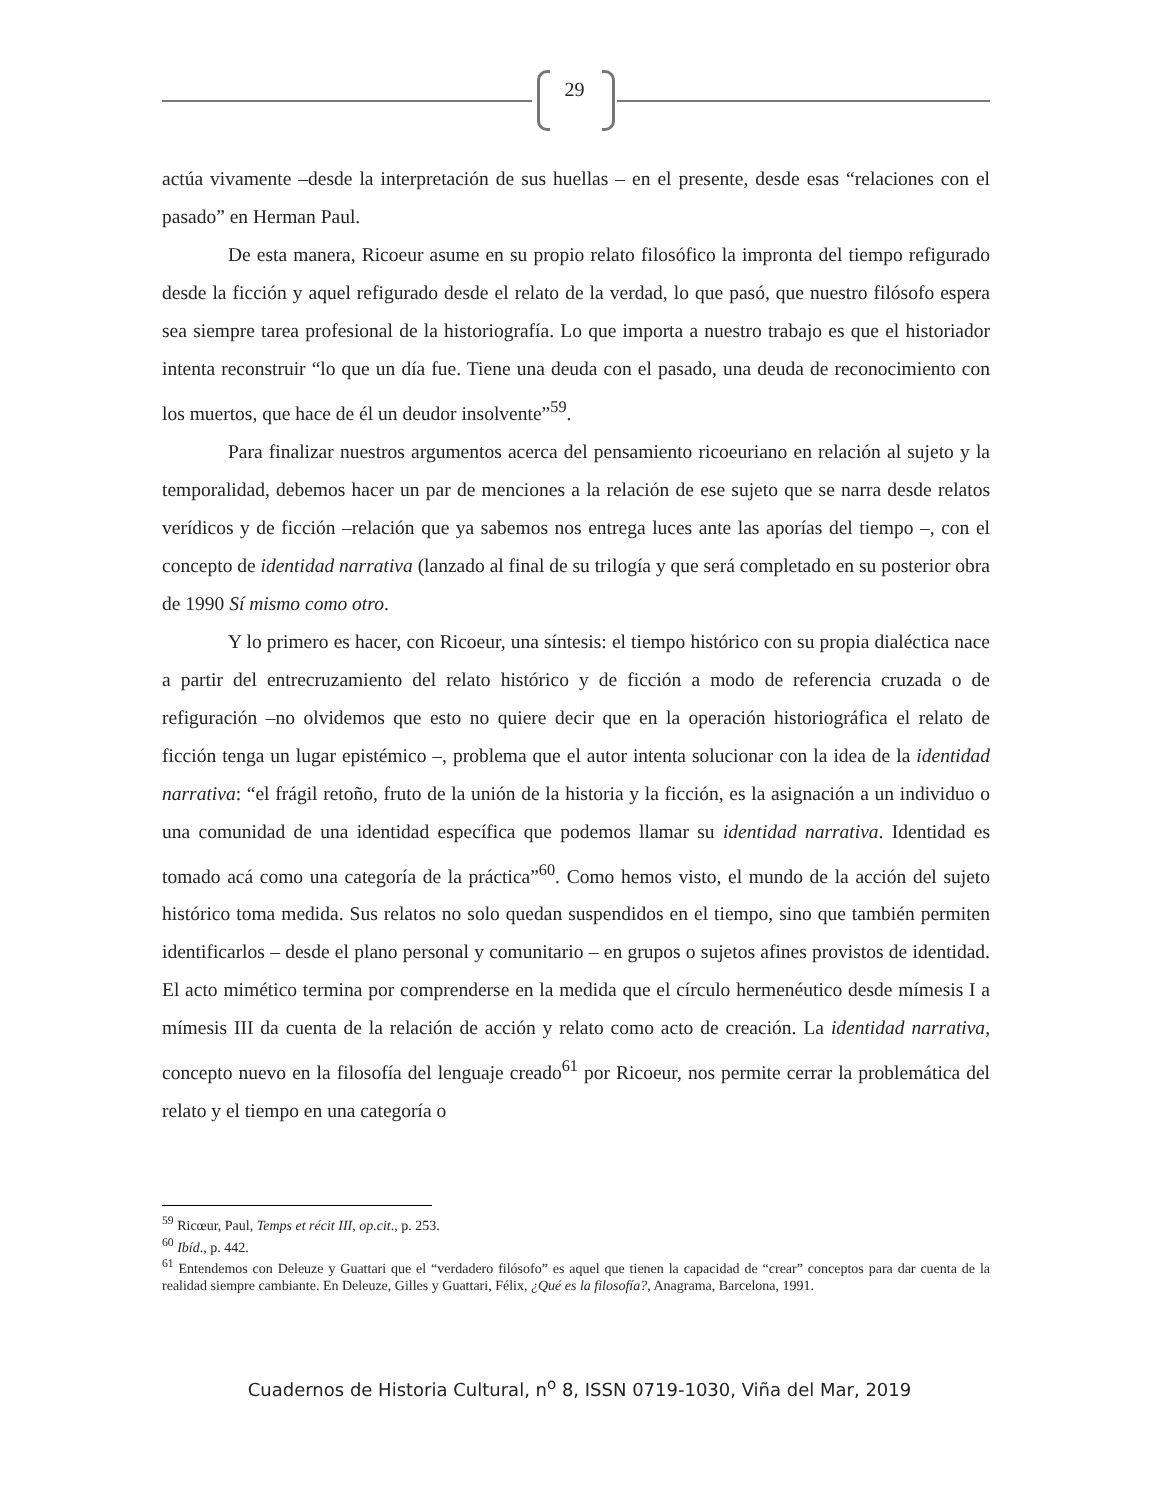29
actúa vivamente –desde la interpretación de sus huellas – en el presente, desde esas “relaciones con el pasado” en Herman Paul.
De esta manera, Ricoeur asume en su propio relato filosófico la impronta del tiempo refigurado desde la ficción y aquel refigurado desde el relato de la verdad, lo que pasó, que nuestro filósofo espera sea siempre tarea profesional de la historiografía. Lo que importa a nuestro trabajo es que el historiador intenta reconstruir “lo que un día fue. Tiene una deuda con el pasado, una deuda de reconocimiento con los muertos, que hace de él un deudor insolvente”<sup>59</sup>.
Para finalizar nuestros argumentos acerca del pensamiento ricoeuriano en relación al sujeto y la temporalidad, debemos hacer un par de menciones a la relación de ese sujeto que se narra desde relatos verídicos y de ficción –relación que ya sabemos nos entrega luces ante las aporías del tiempo –, con el concepto de identidad narrativa (lanzado al final de su trilogía y que será completado en su posterior obra de 1990 Sí mismo como otro.
Y lo primero es hacer, con Ricoeur, una síntesis: el tiempo histórico con su propia dialéctica nace a partir del entrecruzamiento del relato histórico y de ficción a modo de referencia cruzada o de refiguración –no olvidemos que esto no quiere decir que en la operación historiográfica el relato de ficción tenga un lugar epistémico –, problema que el autor intenta solucionar con la idea de la identidad narrativa: “el frágil retoño, fruto de la unión de la historia y la ficción, es la asignación a un individuo o una comunidad de una identidad específica que podemos llamar su identidad narrativa. Identidad es tomado acá como una categoría de la práctica”<sup>60</sup>. Como hemos visto, el mundo de la acción del sujeto histórico toma medida. Sus relatos no solo quedan suspendidos en el tiempo, sino que también permiten identificarlos – desde el plano personal y comunitario – en grupos o sujetos afines provistos de identidad. El acto mimético termina por comprenderse en la medida que el círculo hermenéutico desde mímesis I a mímesis III da cuenta de la relación de acción y relato como acto de creación. La identidad narrativa, concepto nuevo en la filosofía del lenguaje creado<sup>61</sup> por Ricoeur, nos permite cerrar la problemática del relato y el tiempo en una categoría o
<sup>59</sup> Ricœur, Paul, Temps et récit III, op.cit., p. 253.
<sup>60</sup> Ibíd., p. 442.
<sup>61</sup> Entendemos con Deleuze y Guattari que el “verdadero filósofo” es aquel que tienen la capacidad de “crear” conceptos para dar cuenta de la realidad siempre cambiante. En Deleuze, Gilles y Guattari, Félix, ¿Qué es la filosofía?, Anagrama, Barcelona, 1991.
Cuadernos de Historia Cultural, n<sup>o</sup> 8, ISSN 0719-1030, Viña del Mar, 2019